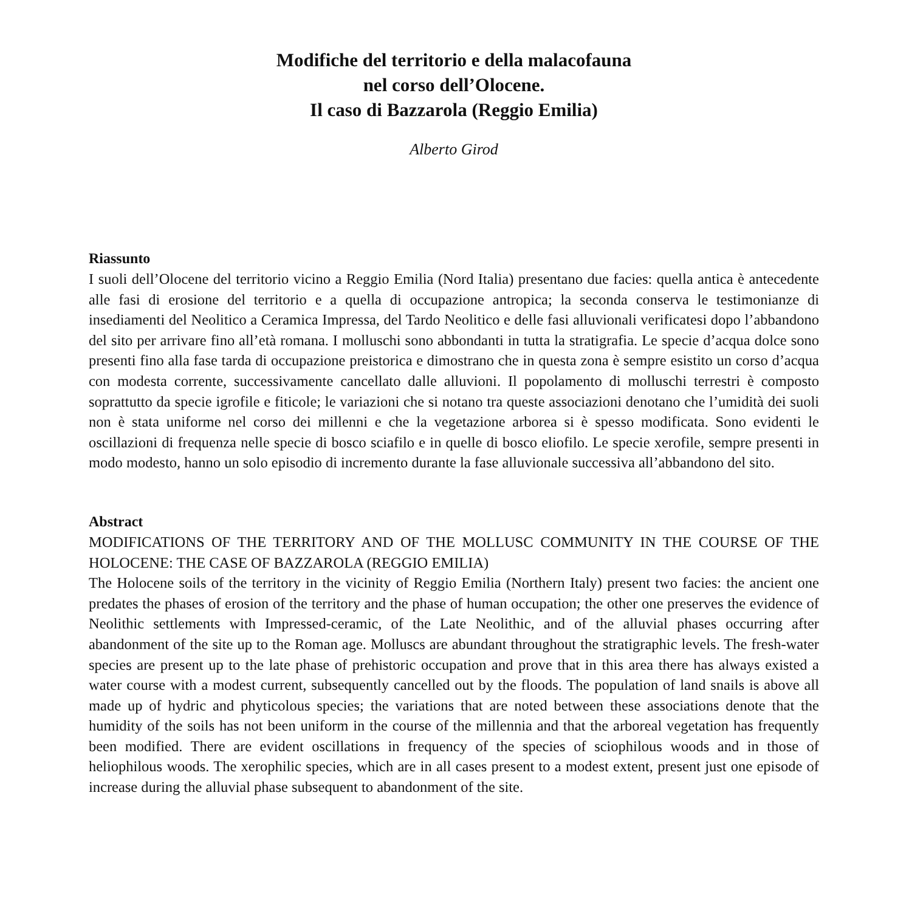Modifiche del territorio e della malacofauna
nel corso dell’Olocene.
Il caso di Bazzarola (Reggio Emilia)
Alberto Girod
Riassunto
I suoli dell’Olocene del territorio vicino a Reggio Emilia (Nord Italia) presentano due facies: quella antica è antecedente alle fasi di erosione del territorio e a quella di occupazione antropica; la seconda conserva le testimonianze di insediamenti del Neolitico a Ceramica Impressa, del Tardo Neolitico e delle fasi alluvionali verificatesi dopo l’abbandono del sito per arrivare fino all’età romana. I molluschi sono abbondanti in tutta la stratigrafia. Le specie d’acqua dolce sono presenti fino alla fase tarda di occupazione preistorica e dimostrano che in questa zona è sempre esistito un corso d’acqua con modesta corrente, successivamente cancellato dalle alluvioni. Il popolamento di molluschi terrestri è composto soprattutto da specie igrofile e fiticole; le variazioni che si notano tra queste associazioni denotano che l’umidità dei suoli non è stata uniforme nel corso dei millenni e che la vegetazione arborea si è spesso modificata. Sono evidenti le oscillazioni di frequenza nelle specie di bosco sciafilo e in quelle di bosco eliofilo. Le specie xerofile, sempre presenti in modo modesto, hanno un solo episodio di incremento durante la fase alluvionale successiva all’abbandono del sito.
Abstract
MODIFICATIONS OF THE TERRITORY AND OF THE MOLLUSC COMMUNITY IN THE COURSE OF THE HOLOCENE: THE CASE OF BAZZAROLA (REGGIO EMILIA)
The Holocene soils of the territory in the vicinity of Reggio Emilia (Northern Italy) present two facies: the ancient one predates the phases of erosion of the territory and the phase of human occupation; the other one preserves the evidence of Neolithic settlements with Impressed-ceramic, of the Late Neolithic, and of the alluvial phases occurring after abandonment of the site up to the Roman age. Molluscs are abundant throughout the stratigraphic levels. The fresh-water species are present up to the late phase of prehistoric occupation and prove that in this area there has always existed a water course with a modest current, subsequently cancelled out by the floods. The population of land snails is above all made up of hydric and phyticolous species; the variations that are noted between these associations denote that the humidity of the soils has not been uniform in the course of the millennia and that the arboreal vegetation has frequently been modified. There are evident oscillations in frequency of the species of sciophilous woods and in those of heliophilous woods. The xerophilic species, which are in all cases present to a modest extent, present just one episode of increase during the alluvial phase subsequent to abandonment of the site.